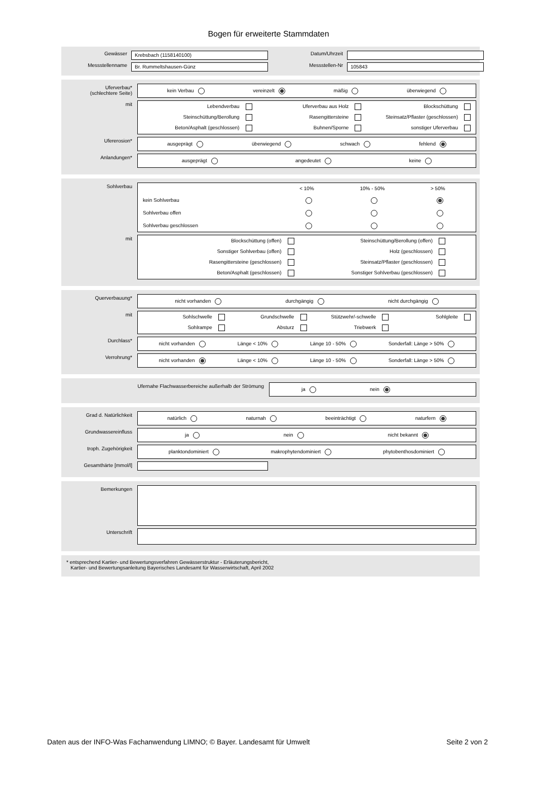Bogen für erweiterte Stammdaten
Gewässer
Krebsbach (1158140100)
Datum/Uhrzeit
Messstellenname
Br. Rummeltshausen-Günz
Messstellen-Nr
105843
Uferverbau*
(schlechtere Seite)
kein Verbau vereinzelt mäßig überwiegend
mit
Lebendverbau Uferverbau aus Holz Blockschüttung Steinschüttung/Berollung Rasengittersteine Steinsatz/Pflaster (geschlossen) Beton/Asphalt (geschlossen) Buhnen/Sporne sonstiger Uferverbau
Ufererosion*
ausgeprägt überwiegend schwach fehlend
Anlandungen*
ausgeprägt angedeutet keine
Sohlverbau
< 10% 10% - 50% > 50% kein Sohlverbau Sohlverbau offen Sohlverbau geschlossen
mit
Blockschüttung (offen) Steinschüttung/Berollung (offen) Sonstiger Sohlverbau (offen) Holz (geschlossen) Rasengittersteine (geschlossen) Steinsatz/Pflaster (geschlossen) Beton/Asphalt (geschlossen) Sonstiger Sohlverbau (geschlossen)
Querverbauung*
nicht vorhanden durchgängig nicht durchgängig
mit
Sohlschwelle Grundschwelle Stützwehr/-schwelle Sohlgleite Sohlrampe Absturz Triebwerk
Durchlass*
nicht vorhanden Länge < 10% Länge 10 - 50% Sonderfall: Länge > 50%
Verrohrung*
nicht vorhanden Länge < 10% Länge 10 - 50% Sonderfall: Länge > 50%
Ufernahe Flachwasserbereiche außerhalb der Strömung
ja nein
Grad d. Natürlichkeit
natürlich naturnah beeinträchtigt naturfern
Grundwassereinfluss
ja nein nicht bekannt
troph. Zugehörigkeit
planktondominiert makrophytendominiert phytobenthosdominiert
Gesamthärte [mmol/l]
Bemerkungen
Unterschrift
* entsprechend Kartier- und Bewertungsverfahren Gewässerstruktur - Erläuterungsbericht,
Kartier- und Bewertungsanleitung Bayerisches Landesamt für Wasserwirtschaft, April 2002
Daten aus der INFO-Was Fachanwendung LIMNO; © Bayer. Landesamt für Umwelt Seite 2 von 2